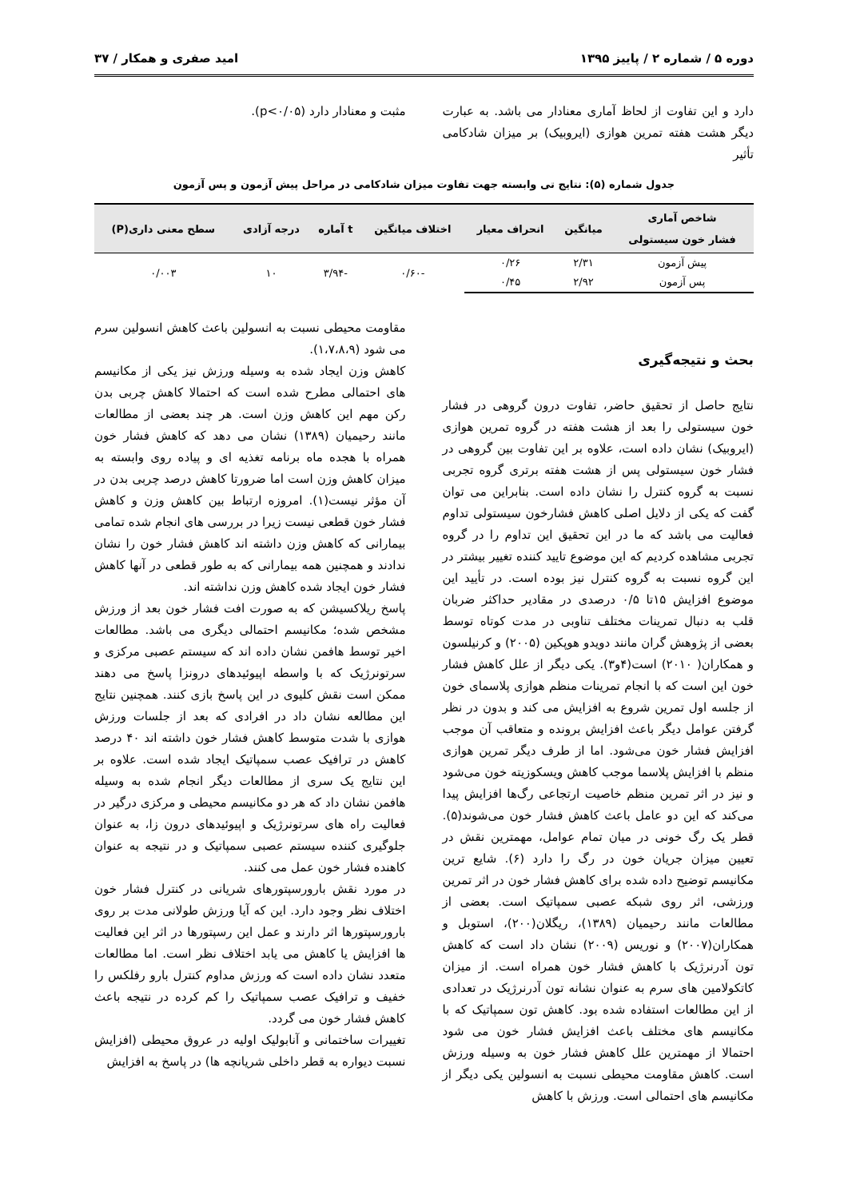دوره ۵ / شماره ۲ / پاییز ۱۳۹۵ امید صفری و همکار / ۳۷
دارد و این تفاوت از لحاظ آماری معنادار می باشد. به عبارت دیگر هشت هفته تمرین هوازی (ایروبیک) بر میزان شادکامی تأثیر
مثبت و معنادار دارد (p<۰/۰۵).
جدول شماره (۵): نتایج تی وابسته جهت تفاوت میزان شادکامی در مراحل پیش آزمون و پس آزمون
| شاخص آماری فشار خون سیستولی | میانگین | انحراف معیار | اختلاف میانگین | t آماره | درجه آزادی | سطح معنی داری(P) |
| --- | --- | --- | --- | --- | --- | --- |
| پیش آزمون | ۲/۳۱ | ۰/۲۶ | -۰/۶۰ | -۳/۹۴ | ۱۰ | ۰/۰۰۳ |
| پس آزمون | ۲/۹۲ | ۰/۴۵ | | | | |
بحث و نتیجه‌گیری
نتایج حاصل از تحقیق حاضر، تفاوت درون گروهی در فشار خون سیستولی را بعد از هشت هفته در گروه تمرین هوازی (ایروبیک) نشان داده است، علاوه بر این تفاوت بین گروهی در فشار خون سیستولی پس از هشت هفته برتری گروه تجربی نسبت به گروه کنترل را نشان داده است. بنابراین می توان گفت که یکی از دلایل اصلی کاهش فشارخون سیستولی تداوم فعالیت می باشد که ما در این تحقیق این تداوم را در گروه تجربی مشاهده کردیم که این موضوع تایید کننده تغییر بیشتر در این گروه نسبت به گروه کنترل نیز بوده است. در تأیید این موضوع افزایش ۱۵تا ۰/۵ درصدی در مقادیر حداکثر ضربان قلب به دنبال تمرینات مختلف تناوبی در مدت کوتاه توسط بعضی از پژوهش گران مانند دویدو هوپکین (۲۰۰۵) و کرنیلسون و همکاران( ۲۰۱۰) است(۴و۳). یکی دیگر از علل کاهش فشار خون این است که با انجام تمرینات منظم هوازی پلاسمای خون از جلسه اول تمرین شروع به افزایش می کند و بدون در نظر گرفتن عوامل دیگر باعث افزایش برونده و متعاقب آن موجب افزایش فشار خون می‌شود. اما از طرف دیگر تمرین هوازی منظم با افزایش پلاسما موجب کاهش ویسکوزیته خون می‌شود و نیز در اثر تمرین منظم خاصیت ارتجاعی رگ‌ها افزایش پیدا می‌کند که این دو عامل باعث کاهش فشار خون می‌شوند(۵). قطر یک رگ خونی در میان تمام عوامل، مهمترین نقش در تعیین میزان جریان خون در رگ را دارد (۶). شایع ترین مکانیسم توضیح داده شده برای کاهش فشار خون در اثر تمرین ورزشی، اثر روی شبکه عصبی سمپاتیک است. بعضی از مطالعات مانند رحیمیان (۱۳۸۹)، ریگلان(۲۰۰)، استوبل و همکاران(۲۰۰۷) و نوریس (۲۰۰۹) نشان داد است که کاهش تون آدرنرژیک با کاهش فشار خون همراه است. از میزان کاتکولامین های سرم به عنوان نشانه تون آدرنرژیک در تعدادی از این مطالعات استفاده شده بود. کاهش تون سمپاتیک که با مکانیسم های مختلف باعث افزایش فشار خون می شود احتمالا از مهمترین علل کاهش فشار خون به وسیله ورزش است. کاهش مقاومت محیطی نسبت به انسولین یکی دیگر از مکانیسم های احتمالی است. ورزش با کاهش
مقاومت محیطی نسبت به انسولین باعث کاهش انسولین سرم می شود (۱،۷،۸،۹).
کاهش وزن ایجاد شده به وسیله ورزش نیز یکی از مکانیسم های احتمالی مطرح شده است که احتمالا کاهش چربی بدن رکن مهم این کاهش وزن است. هر چند بعضی از مطالعات مانند رحیمیان (۱۳۸۹) نشان می دهد که کاهش فشار خون همراه با هجده ماه برنامه تغذیه ای و پیاده روی وابسته به میزان کاهش وزن است اما ضرورتا کاهش درصد چربی بدن در آن مؤثر نیست(۱). امروزه ارتباط بین کاهش وزن و کاهش فشار خون قطعی نیست زیرا در بررسی های انجام شده تمامی بیمارانی که کاهش وزن داشته اند کاهش فشار خون را نشان ندادند و همچنین همه بیمارانی که به طور قطعی در آنها کاهش فشار خون ایجاد شده کاهش وزن نداشته اند.
پاسخ ریلاکسیشن که به صورت افت فشار خون بعد از ورزش مشخص شده؛ مکانیسم احتمالی دیگری می باشد. مطالعات اخیر توسط هافمن نشان داده اند که سیستم عصبی مرکزی و سرتونرژیک که با واسطه اپیوئیدهای درونزا پاسخ می دهند ممکن است نقش کلیوی در این پاسخ بازی کنند. همچنین نتایج این مطالعه نشان داد در افرادی که بعد از جلسات ورزش هوازی با شدت متوسط کاهش فشار خون داشته اند ۴۰ درصد کاهش در ترافیک عصب سمپاتیک ایجاد شده است. علاوه بر این نتایج یک سری از مطالعات دیگر انجام شده به وسیله هافمن نشان داد که هر دو مکانیسم محیطی و مرکزی درگیر در فعالیت راه های سرتونرژیک و اپیوئیدهای درون زا، به عنوان جلوگیری کننده سیستم عصبی سمپاتیک و در نتیجه به عنوان کاهنده فشار خون عمل می کنند.
در مورد نقش بارورسپتورهای شریانی در کنترل فشار خون اختلاف نظر وجود دارد. این که آیا ورزش طولانی مدت بر روی بارورسپتورها اثر دارند و عمل این رسپتورها در اثر این فعالیت ها افزایش یا کاهش می یابد اختلاف نظر است. اما مطالعات متعدد نشان داده است که ورزش مداوم کنترل بارو رفلکس را خفیف و ترافیک عصب سمپاتیک را کم کرده در نتیجه باعث کاهش فشار خون می گردد.
تغییرات ساختمانی و آنابولیک اولیه در عروق محیطی (افزایش نسبت دیواره به قطر داخلی شریانچه ها) در پاسخ به افزایش